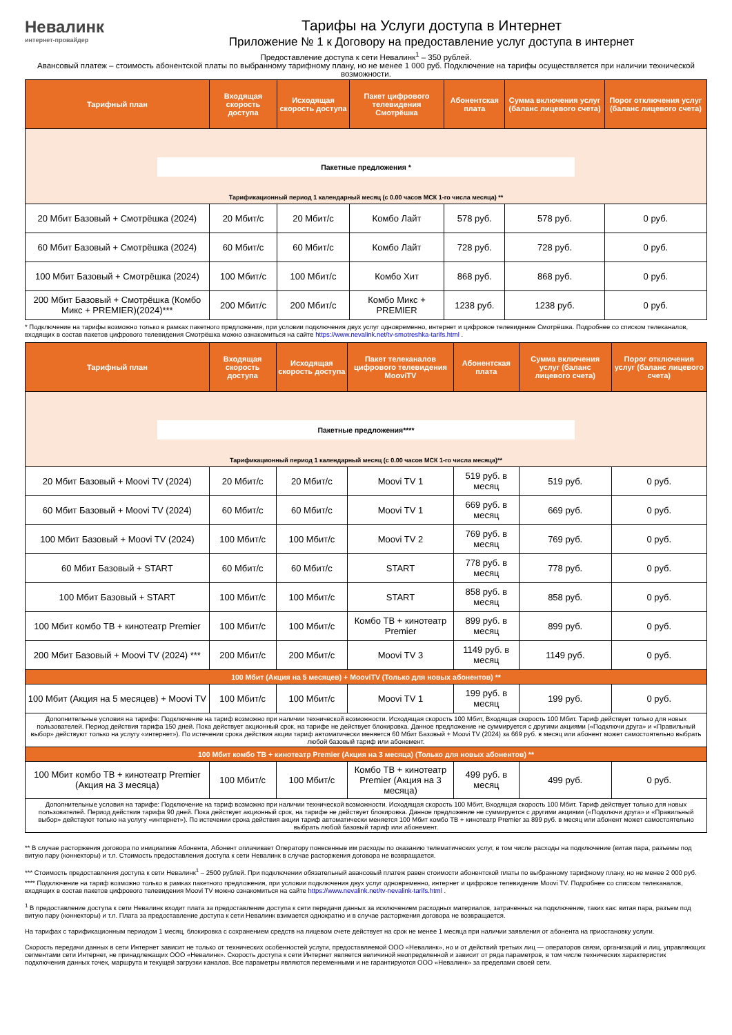Невалинк
интернет-провайдер
Тарифы на Услуги доступа в Интернет
Приложение № 1 к Договору на предоставление услуг доступа в интернет
Предоставление доступа к сети Невалинк<sup>1</sup> – 350 рублей.
Авансовый платеж – стоимость абонентской платы по выбранному тарифному плану, но не менее 1 000 руб. Подключение на тарифы осуществляется при наличии технической возможности.
| Тарифный план | Входящая скорость доступа | Исходящая скорость доступа | Пакет цифрового телевидения Смотрёшка | Абонентская плата | Сумма включения услуг (баланс лицевого счета) | Порог отключения услуг (баланс лицевого счета) |
| --- | --- | --- | --- | --- | --- | --- |
| Пакетные предложения * Тарификационный период 1 календарный месяц (с 0.00 часов МСК 1-го числа месяца) ** | | | | | | |
| 20 Мбит Базовый + Смотрёшка (2024) | 20 Мбит/с | 20 Мбит/с | Комбо Лайт | 578 руб. | 578 руб. | 0 руб. |
| 60 Мбит Базовый + Смотрёшка (2024) | 60 Мбит/с | 60 Мбит/с | Комбо Лайт | 728 руб. | 728 руб. | 0 руб. |
| 100 Мбит Базовый + Смотрёшка (2024) | 100 Мбит/с | 100 Мбит/с | Комбо Хит | 868 руб. | 868 руб. | 0 руб. |
| 200 Мбит Базовый + Смотрёшка (Комбо Микс + PREMIER)(2024)*** | 200 Мбит/с | 200 Мбит/с | Комбо Микс + PREMIER | 1238 руб. | 1238 руб. | 0 руб. |
* Подключение на тарифы возможно только в рамках пакетного предложения, при условии подключения двух услуг одновременно, интернет и цифровое телевидение Смотрёшка. Подробнее со списком телеканалов, входящих в состав пакетов цифрового телевидения Смотрёшка можно ознакомиться на сайте https://www.nevalink.net/tv-smotreshka-tarifs.html .
| Тарифный план | Входящая скорость доступа | Исходящая скорость доступа | Пакет телеканалов цифрового телевидения MooviTV | Абонентская плата | Сумма включения услуг (баланс лицевого счета) | Порог отключения услуг (баланс лицевого счета) |
| --- | --- | --- | --- | --- | --- | --- |
| Пакетные предложения**** Тарификационный период 1 календарный месяц (с 0.00 часов МСК 1-го числа месяца)** | | | | | | |
| 20 Мбит Базовый + Moovi TV (2024) | 20 Мбит/с | 20 Мбит/с | Moovi TV 1 | 519 руб. в месяц | 519 руб. | 0 руб. |
| 60 Мбит Базовый + Moovi TV (2024) | 60 Мбит/с | 60 Мбит/с | Moovi TV 1 | 669 руб. в месяц | 669 руб. | 0 руб. |
| 100 Мбит Базовый + Moovi TV (2024) | 100 Мбит/с | 100 Мбит/с | Moovi TV 2 | 769 руб. в месяц | 769 руб. | 0 руб. |
| 60 Мбит Базовый + START | 60 Мбит/с | 60 Мбит/с | START | 778 руб. в месяц | 778 руб. | 0 руб. |
| 100 Мбит Базовый + START | 100 Мбит/с | 100 Мбит/с | START | 858 руб. в месяц | 858 руб. | 0 руб. |
| 100 Мбит комбо ТВ + кинотеатр Premier | 100 Мбит/с | 100 Мбит/с | Комбо ТВ + кинотеатр Premier | 899 руб. в месяц | 899 руб. | 0 руб. |
| 200 Мбит Базовый + Moovi TV (2024) *** | 200 Мбит/с | 200 Мбит/с | Moovi TV 3 | 1149 руб. в месяц | 1149 руб. | 0 руб. |
| 100 Мбит (Акция на 5 месяцев) + MooviTV (Только для новых абонентов) ** | | | | | | |
| 100 Мбит (Акция на 5 месяцев) + Moovi TV | 100 Мбит/с | 100 Мбит/с | Moovi TV 1 | 199 руб. в месяц | 199 руб. | 0 руб. |
| Дополнительные условия на тарифе: Подключение на тариф возможно при наличии технической возможности. Исходящая скорость 100 Мбит, Входящая скорость 100 Мбит. Тариф действует только для новых пользователей. Период действия тарифа 150 дней. Пока действует акционный срок, на тарифе не действует блокировка. Данное предложение не суммируется с другими акциями («Подключи друга» и «Правильный выбор» действуют только на услугу «интернет»). По истечении срока действия акции тариф автоматически меняется 60 Мбит Базовый + Moovi TV (2024) за 669 руб. в месяц или абонент может самостоятельно выбрать любой базовый тариф или абонемент. | | | | | | |
| 100 Мбит комбо ТВ + кинотеатр Premier (Акция на 3 месяца) (Только для новых абонентов) ** | | | | | | |
| 100 Мбит комбо ТВ + кинотеатр Premier (Акция на 3 месяца) | 100 Мбит/с | 100 Мбит/с | Комбо ТВ + кинотеатр Premier (Акция на 3 месяца) | 499 руб. в месяц | 499 руб. | 0 руб. |
| Дополнительные условия на тарифе: Подключение на тариф возможно при наличии технической возможности. Исходящая скорость 100 Мбит, Входящая скорость 100 Мбит. Тариф действует только для новых пользователей. Период действия тарифа 90 дней. Пока действует акционный срок, на тарифе не действует блокировка. Данное предложение не суммируется с другими акциями («Подключи друга» и «Правильный выбор» действуют только на услугу «интернет»). По истечении срока действия акции тариф автоматически меняется 100 Мбит комбо ТВ + кинотеатр Premier за 899 руб. в месяц или абонент может самостоятельно выбрать любой базовый тариф или абонемент. | | | | | | |
** В случае расторжения договора по инициативе Абонента, Абонент оплачивает Оператору понесенные им расходы по оказанию телематических услуг, в том числе расходы на подключение (витая пара, разъемы под витую пару (коннекторы) и т.п. Стоимость предоставления доступа к сети Невалинк в случае расторжения договора не возвращается.
*** Стоимость предоставления доступа к сети Невалинк<sup>1</sup> – 2500 рублей. При подключении обязательный авансовый платеж равен стоимости абонентской платы по выбранному тарифному плану, но не менее 2 000 руб.
**** Подключение на тариф возможно только в рамках пакетного предложения, при условии подключения двух услуг одновременно, интернет и цифровое телевидение Moovi TV. Подробнее со списком телеканалов, входящих в состав пакетов цифрового телевидения Moovi TV можно ознакомиться на сайте https://www.nevalink.net/tv-nevalink-tarifs.html .
<sup>1</sup> В предоставление доступа к сети Невалинк входит плата за предоставление доступа к сети передачи данных за исключением расходных материалов, затраченных на подключение, таких как: витая пара, разъем под витую пару (коннекторы) и т.п. Плата за предоставление доступа к сети Невалинк взимается однократно и в случае расторжения договора не возвращается.
На тарифах с тарификационным периодом 1 месяц, блокировка с сохранением средств на лицевом счете действует на срок не менее 1 месяца при наличии заявления от абонента на приостановку услуги.
Скорость передачи данных в сети Интернет зависит не только от технических особенностей услуги, предоставляемой ООО «Невалинк», но и от действий третьих лиц — операторов связи, организаций и лиц, управляющих сегментами сети Интернет, не принадлежащих ООО «Невалинк». Скорость доступа к сети Интернет является величиной неопределенной и зависит от ряда параметров, в том числе технических характеристик подключения данных точек, маршрута и текущей загрузки каналов. Все параметры являются переменными и не гарантируются ООО «Невалинк» за пределами своей сети.